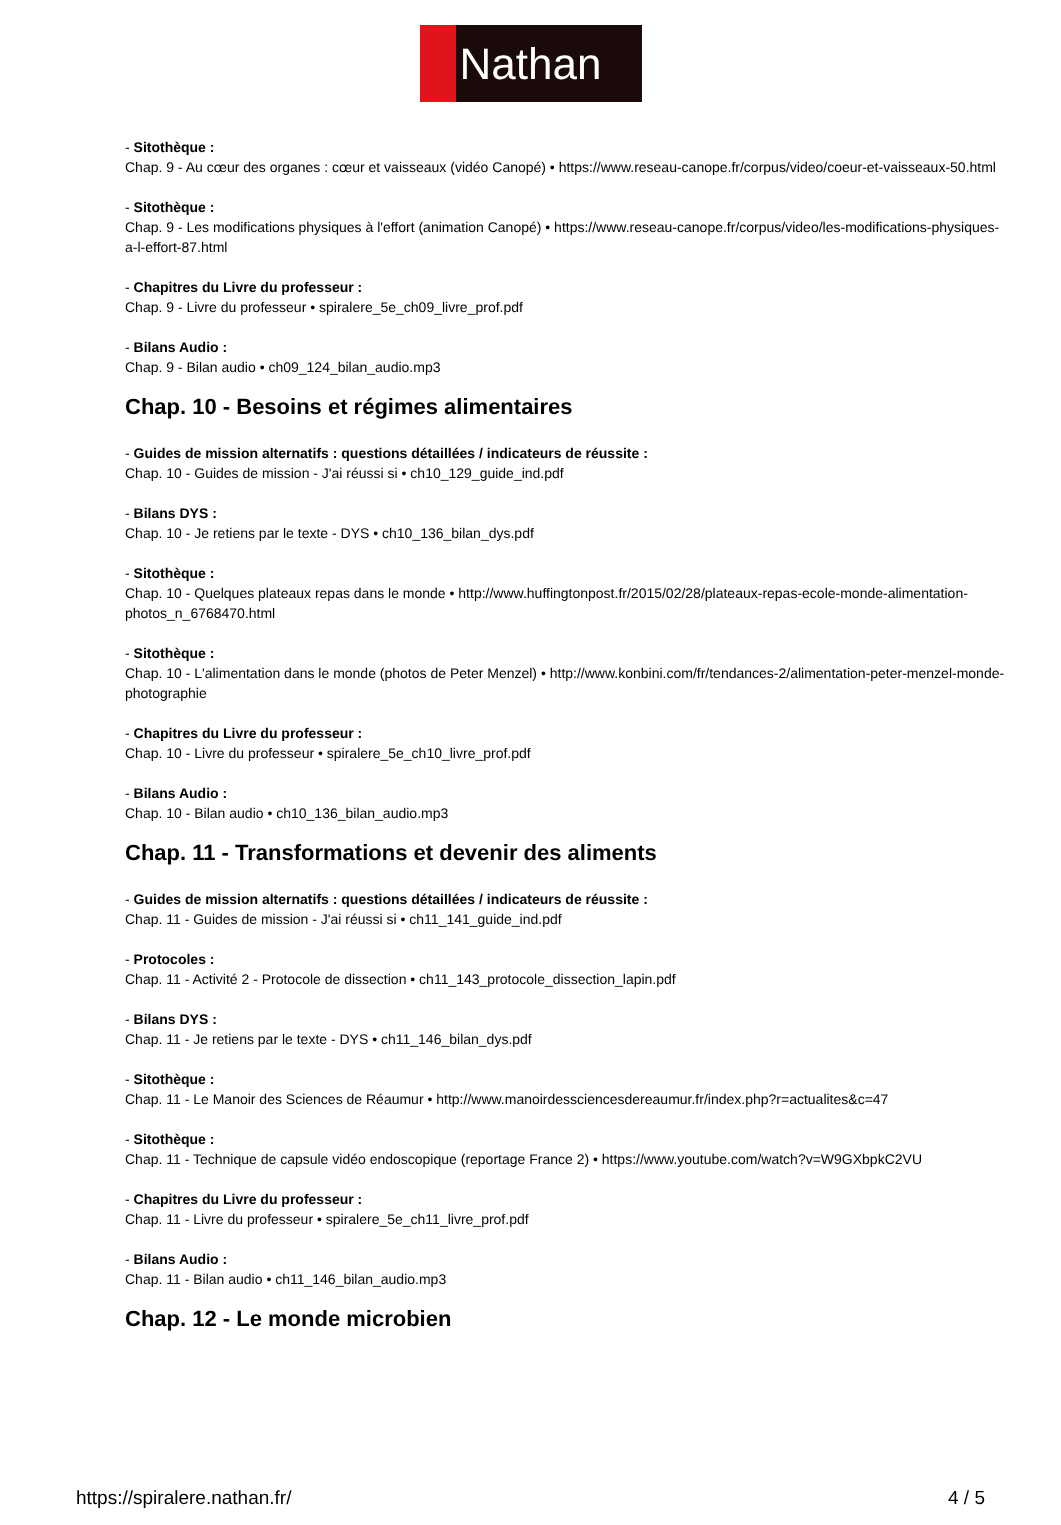Nathan
- Sitothèque :
Chap. 9 - Au cœur des organes : cœur et vaisseaux (vidéo Canopé) • https://www.reseau-canope.fr/corpus/video/coeur-et-vaisseaux-50.html
- Sitothèque :
Chap. 9 - Les modifications physiques à l'effort (animation Canopé) • https://www.reseau-canope.fr/corpus/video/les-modifications-physiques-a-l-effort-87.html
- Chapitres du Livre du professeur :
Chap. 9 - Livre du professeur • spiralere_5e_ch09_livre_prof.pdf
- Bilans Audio :
Chap. 9 - Bilan audio • ch09_124_bilan_audio.mp3
Chap. 10 - Besoins et régimes alimentaires
- Guides de mission alternatifs : questions détaillées / indicateurs de réussite :
Chap. 10 - Guides de mission - J'ai réussi si • ch10_129_guide_ind.pdf
- Bilans DYS :
Chap. 10 - Je retiens par le texte - DYS • ch10_136_bilan_dys.pdf
- Sitothèque :
Chap. 10 - Quelques plateaux repas dans le monde • http://www.huffingtonpost.fr/2015/02/28/plateaux-repas-ecole-monde-alimentation-photos_n_6768470.html
- Sitothèque :
Chap. 10 - L'alimentation dans le monde (photos de Peter Menzel) • http://www.konbini.com/fr/tendances-2/alimentation-peter-menzel-monde-photographie
- Chapitres du Livre du professeur :
Chap. 10 - Livre du professeur • spiralere_5e_ch10_livre_prof.pdf
- Bilans Audio :
Chap. 10 - Bilan audio • ch10_136_bilan_audio.mp3
Chap. 11 - Transformations et devenir des aliments
- Guides de mission alternatifs : questions détaillées / indicateurs de réussite :
Chap. 11 - Guides de mission - J'ai réussi si • ch11_141_guide_ind.pdf
- Protocoles :
Chap. 11 - Activité 2 - Protocole de dissection • ch11_143_protocole_dissection_lapin.pdf
- Bilans DYS :
Chap. 11 - Je retiens par le texte - DYS • ch11_146_bilan_dys.pdf
- Sitothèque :
Chap. 11 - Le Manoir des Sciences de Réaumur • http://www.manoirdessciencesdereaumur.fr/index.php?r=actualites&c=47
- Sitothèque :
Chap. 11 - Technique de capsule vidéo endoscopique (reportage France 2) • https://www.youtube.com/watch?v=W9GXbpkC2VU
- Chapitres du Livre du professeur :
Chap. 11 - Livre du professeur • spiralere_5e_ch11_livre_prof.pdf
- Bilans Audio :
Chap. 11 - Bilan audio • ch11_146_bilan_audio.mp3
Chap. 12 - Le monde microbien
https://spiralere.nathan.fr/ 4 / 5